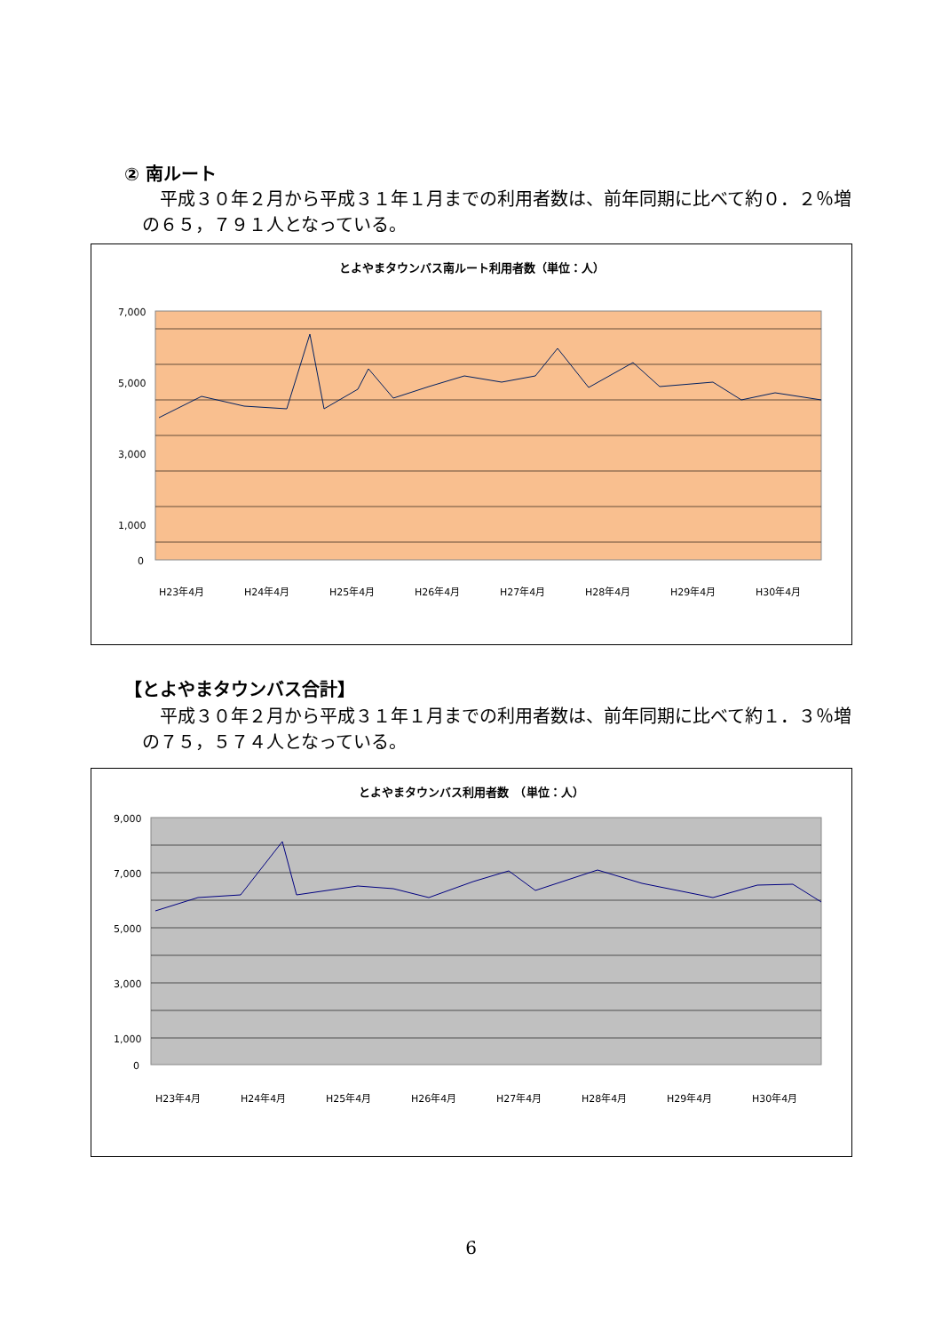② 南ルート
　平成３０年２月から平成３１年１月までの利用者数は、前年同期に比べて約０．２％増の６５，７９１人となっている。
とよやまタウンバス南ルート利用者数（単位：人）
7,000
5,000
3,000
1,000
0
H23年4月
H24年4月
H25年4月
H26年4月
H27年4月
H28年4月
H29年4月
H30年4月
【とよやまタウンバス合計】
　平成３０年２月から平成３１年１月までの利用者数は、前年同期に比べて約１．３％増の７５，５７４人となっている。
とよやまタウンバス利用者数　（単位：人）
9,000
7,000
5,000
3,000
1,000
0
H23年4月
H24年4月
H25年4月
H26年4月
H27年4月
H28年4月
H29年4月
H30年4月
6